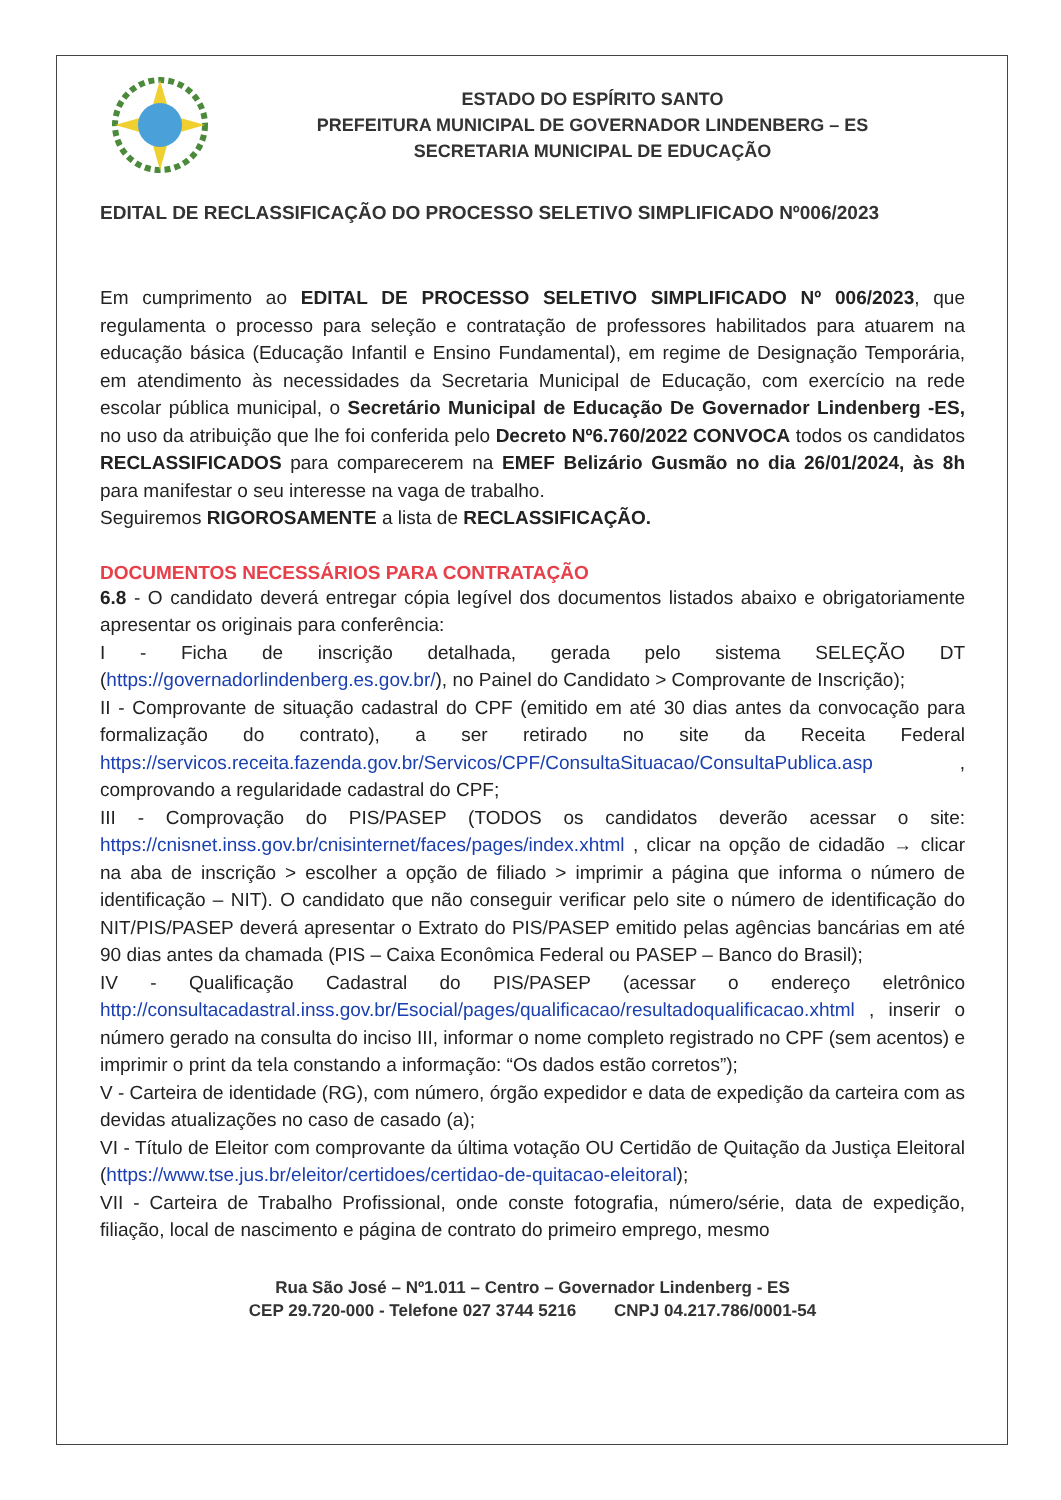ESTADO DO ESPÍRITO SANTO
PREFEITURA MUNICIPAL DE GOVERNADOR LINDENBERG – ES
SECRETARIA MUNICIPAL DE EDUCAÇÃO
EDITAL DE RECLASSIFICAÇÃO DO PROCESSO SELETIVO SIMPLIFICADO Nº006/2023
Em cumprimento ao EDITAL DE PROCESSO SELETIVO SIMPLIFICADO Nº 006/2023, que regulamenta o processo para seleção e contratação de professores habilitados para atuarem na educação básica (Educação Infantil e Ensino Fundamental), em regime de Designação Temporária, em atendimento às necessidades da Secretaria Municipal de Educação, com exercício na rede escolar pública municipal, o Secretário Municipal de Educação De Governador Lindenberg -ES, no uso da atribuição que lhe foi conferida pelo Decreto Nº6.760/2022 CONVOCA todos os candidatos RECLASSIFICADOS para comparecerem na EMEF Belizário Gusmão no dia 26/01/2024, às 8h para manifestar o seu interesse na vaga de trabalho.
Seguiremos RIGOROSAMENTE a lista de RECLASSIFICAÇÃO.
DOCUMENTOS NECESSÁRIOS PARA CONTRATAÇÃO
6.8 - O candidato deverá entregar cópia legível dos documentos listados abaixo e obrigatoriamente apresentar os originais para conferência:
I - Ficha de inscrição detalhada, gerada pelo sistema SELEÇÃO DT (https://governadorlindenberg.es.gov.br/), no Painel do Candidato > Comprovante de Inscrição);
II - Comprovante de situação cadastral do CPF (emitido em até 30 dias antes da convocação para formalização do contrato), a ser retirado no site da Receita Federal https://servicos.receita.fazenda.gov.br/Servicos/CPF/ConsultaSituacao/ConsultaPublica.asp , comprovando a regularidade cadastral do CPF;
III - Comprovação do PIS/PASEP (TODOS os candidatos deverão acessar o site: https://cnisnet.inss.gov.br/cnisinternet/faces/pages/index.xhtml , clicar na opção de cidadão → clicar na aba de inscrição > escolher a opção de filiado > imprimir a página que informa o número de identificação – NIT). O candidato que não conseguir verificar pelo site o número de identificação do NIT/PIS/PASEP deverá apresentar o Extrato do PIS/PASEP emitido pelas agências bancárias em até 90 dias antes da chamada (PIS – Caixa Econômica Federal ou PASEP – Banco do Brasil);
IV - Qualificação Cadastral do PIS/PASEP (acessar o endereço eletrônico http://consultacadastral.inss.gov.br/Esocial/pages/qualificacao/resultadoqualificacao.xhtml , inserir o número gerado na consulta do inciso III, informar o nome completo registrado no CPF (sem acentos) e imprimir o print da tela constando a informação: “Os dados estão corretos”);
V - Carteira de identidade (RG), com número, órgão expedidor e data de expedição da carteira com as devidas atualizações no caso de casado (a);
VI - Título de Eleitor com comprovante da última votação OU Certidão de Quitação da Justiça Eleitoral (https://www.tse.jus.br/eleitor/certidoes/certidao-de-quitacao-eleitoral);
VII - Carteira de Trabalho Profissional, onde conste fotografia, número/série, data de expedição, filiação, local de nascimento e página de contrato do primeiro emprego, mesmo
Rua São José – Nº1.011 – Centro – Governador Lindenberg - ES
CEP 29.720-000 - Telefone 027 3744 5216 CNPJ 04.217.786/0001-54